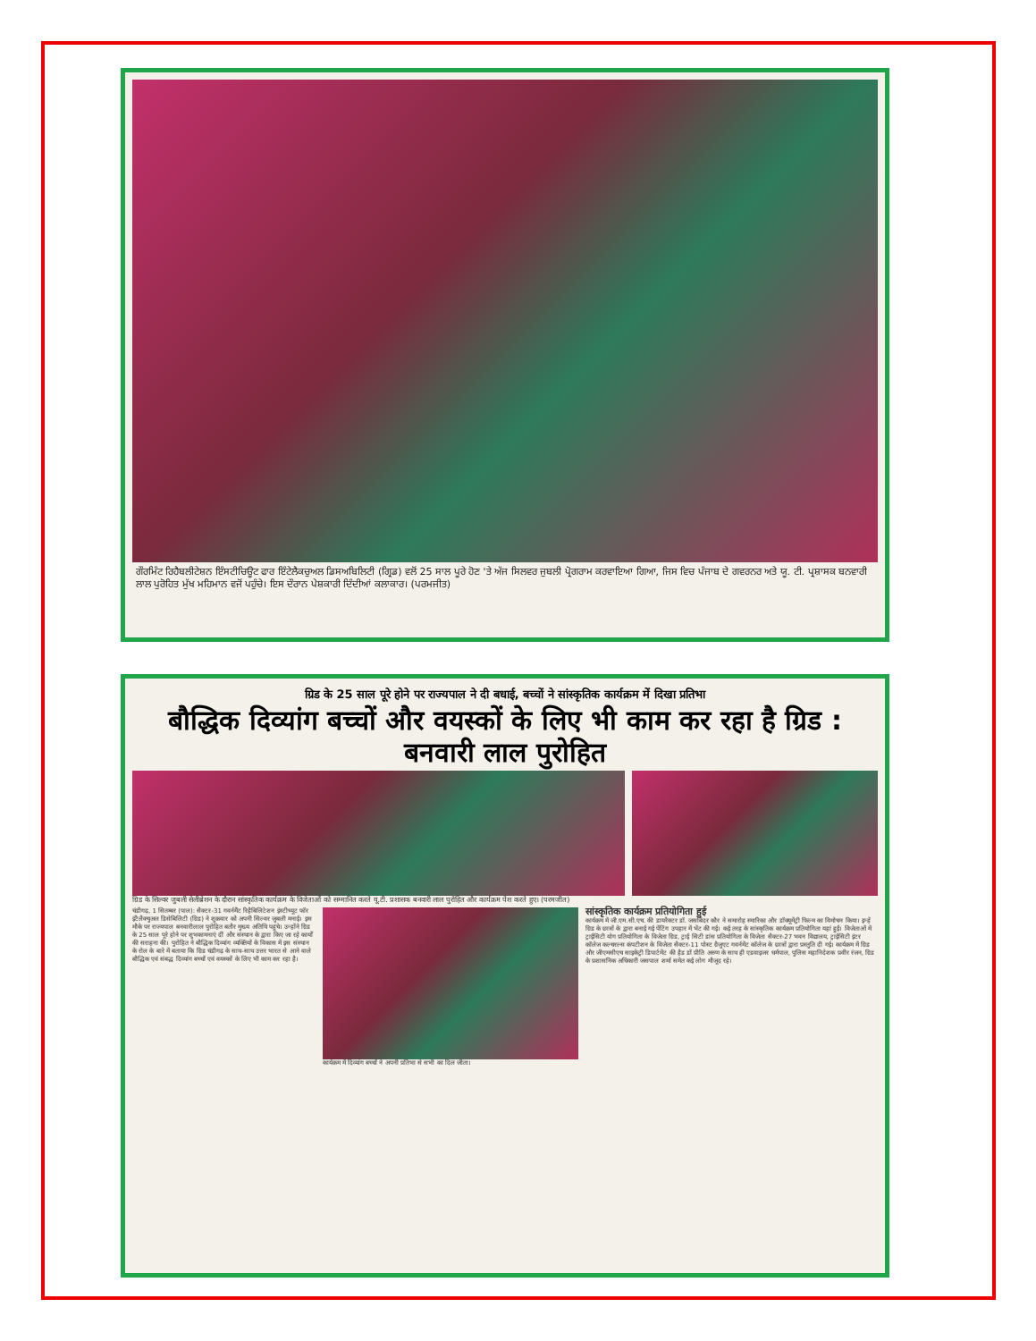ਗੌਰਮਿੰਟ ਰਿਹੈਬਲੀਟੇਸ਼ਨ ਇੰਸਟੀਚਿਊਟ ਫਾਰ ਇੰਟੇਲੈਕਚੁਅਲ ਡਿਸਅਬਿਲਿਟੀ (ਗ੍ਰਿਡ) ਵਲੋਂ 25 ਸਾਲ ਪੂਰੇ ਹੋਣ 'ਤੇ ਅੱਜ ਸਿਲਵਰ ਜੁਬਲੀ ਪ੍ਰੋਗਰਾਮ ਕਰਵਾਇਆ ਗਿਆ, ਜਿਸ ਵਿਚ ਪੰਜਾਬ ਦੇ ਗਵਰਨਰ ਅਤੇ ਯੂ. ਟੀ. ਪ੍ਰਸ਼ਾਸਕ ਬਨਵਾਰੀ ਲਾਲ ਪੁਰੋਹਿਤ ਮੁੱਖ ਮਹਿਮਾਨ ਵਜੋਂ ਪਹੁੰਚੇ। ਇਸ ਦੌਰਾਨ ਪੇਸ਼ਕਾਰੀ ਦਿੰਦੀਆਂ ਕਲਾਕਾਰ। (ਪਰਮਜੀਤ)
ग्रिड के 25 साल पूरे होने पर राज्यपाल ने दी बधाई, बच्चों ने सांस्कृतिक कार्यक्रम में दिखा प्रतिभा
बौद्धिक दिव्यांग बच्चों और वयस्कों के लिए भी काम कर रहा है ग्रिड : बनवारी लाल पुरोहित
ग्रिड के सिल्वर जुबली सेलीब्रेशन के दौरान सांस्कृतिक कार्यक्रम के विजेताओं को सम्मानित करते यू.टी. प्रशासक बनवारी लाल पुरोहित और कार्यक्रम पेश करते हुए। (परमजीत)
चंडीगढ़, 1 सितम्बर (पाल): सैक्टर-31 गवर्नमैंट रिहैबिलिटेशन इंस्टीच्यूट फॉर इंटैलैक्चुअल डिसेबिलिटी (ग्रिड) ने शुक्रवार को अपनी सिल्वर जुबली मनाई। इस मौके पर राज्यपाल बनवारीलाल पुरोहित बतौर मुख्य अतिथि पहुंचे। उन्होंने ग्रिड के 25 साल पूरे होने पर शुभकामनाएं दीं और संस्थान के द्वारा किए जा रहे कार्यों की सराहना की। पुरोहित ने बौद्धिक दिव्यांग व्यक्तियों के विकास में इस संस्थान के रोल के बारे में बताया कि ग्रिड चंडीगढ़ के साथ-साथ उत्तर भारत से आने वाले बौद्धिक एवं संबद्ध दिव्यांग बच्चों एवं वयस्कों के लिए भी काम कर रहा है।
कार्यक्रम में दिव्यांग बच्चों ने अपनी प्रतिभा से सभी का दिल जीता।
सांस्कृतिक कार्यक्रम प्रतियोगिता हुई
कार्यक्रम में जी.एम.सी.एच. की डायरैक्टर डॉ. जसबिंदर कौर ने समारोह स्मारिका और डॉक्यूमेंट्री फिल्म का विमोचन किया। इन्हें ग्रिड के छात्रों के द्वारा बनाई गई पेंटिंग उपहार में भेंट की गई। कई तरह के सांस्कृतिक कार्यक्रम प्रतियोगिता यहां हुईं। विजेताओं में ट्राईसिटी योग प्रतियोगिता के विजेता ग्रिड, ट्राई सिटी डांस प्रतियोगिता के विजेता सैक्टर-27 भवन विद्यालय, ट्राईसिटी इंटर कॉलेज कल्चरल्स कंपटीशन के विजेता सैक्टर-11 पोस्ट ग्रैजुएट गवर्नमेंट कॉलेज के छात्रों द्वारा प्रस्तुति दी गई। कार्यक्रम में ग्रिड और जीएमसीएच साइकेट्री डिपार्टमेंट की हैड डॉ प्रीति अरुण के साथ ही एडवाइजर धर्मपाल, पुलिस महानिदेशक प्रवीर रंजन, ग्रिड के प्रशासनिक अधिकारी जसपाल शर्मा समेत कई लोग मौजूद रहे।